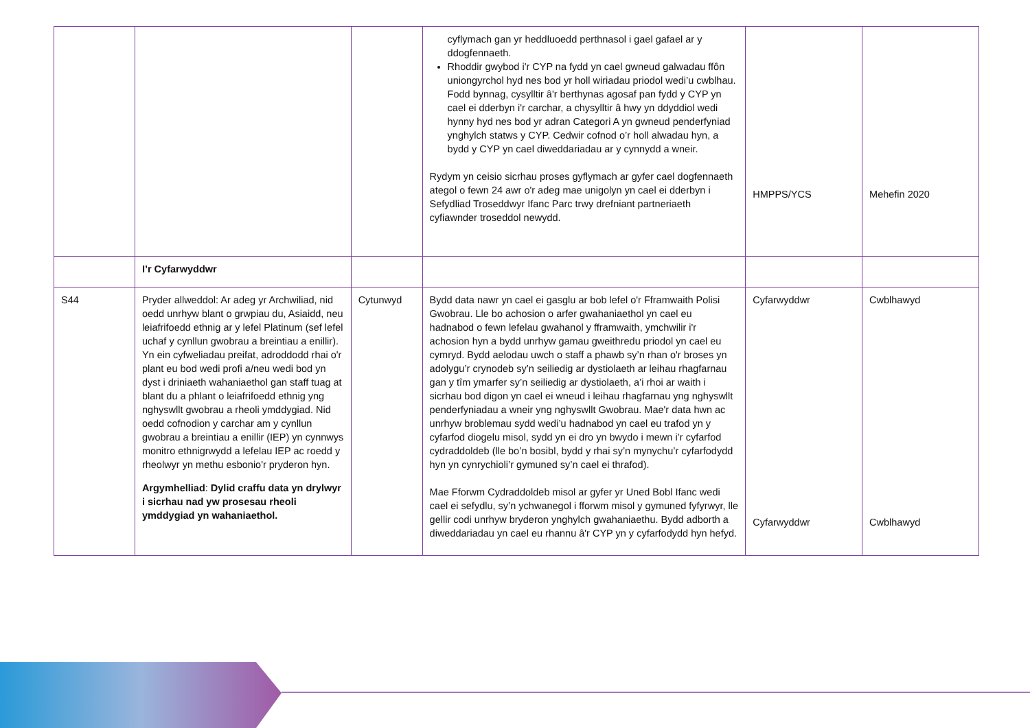| | | | cyflymach gan yr heddluoedd perthnasol i gael gafael ar y ddogfennaeth. Rhoddir gwybod i'r CYP na fydd yn cael gwneud galwadau ffôn uniongyrchol hyd nes bod yr holl wiriadau priodol wedi’u cwblhau. Fodd bynnag, cysylltir â'r berthynas agosaf pan fydd y CYP yn cael ei dderbyn i'r carchar, a chysylltir â hwy yn ddyddiol wedi hynny hyd nes bod yr adran Categori A yn gwneud penderfyniad ynghylch statws y CYP. Cedwir cofnod o’r holl alwadau hyn, a bydd y CYP yn cael diweddariadau ar y cynnydd a wneir. Rydym yn ceisio sicrhau proses gyflymach ar gyfer cael dogfennaeth ategol o fewn 24 awr o'r adeg mae unigolyn yn cael ei dderbyn i Sefydliad Troseddwyr Ifanc Parc trwy drefniant partneriaeth cyfiawnder troseddol newydd. | HMPPS/YCS | Mehefin 2020 |
| | I’r Cyfarwyddwr | | | | |
| S44 | Pryder allweddol: Ar adeg yr Archwiliad, nid oedd unrhyw blant o grwpiau du, Asiaidd, neu leiafrifoedd ethnig ar y lefel Platinum (sef lefel uchaf y cynllun gwobrau a breintiau a enillir). Yn ein cyfweliadau preifat, adroddodd rhai o'r plant eu bod wedi profi a/neu wedi bod yn dyst i driniaeth wahaniaethol gan staff tuag at blant du a phlant o leiafrifoedd ethnig yng nghyswllt gwobrau a rheoli ymddygiad. Nid oedd cofnodion y carchar am y cynllun gwobrau a breintiau a enillir (IEP) yn cynnwys monitro ethnigrwydd a lefelau IEP ac roedd y rheolwyr yn methu esbonio'r pryderon hyn. Argymhelliad : Dylid craffu data yn drylwyr i sicrhau nad yw prosesau rheoli ymddygiad yn wahaniaethol. | Cytunwyd | Bydd data nawr yn cael ei gasglu ar bob lefel o'r Fframwaith Polisi Gwobrau. Lle bo achosion o arfer gwahaniaethol yn cael eu hadnabod o fewn lefelau gwahanol y fframwaith, ymchwilir i'r achosion hyn a bydd unrhyw gamau gweithredu priodol yn cael eu cymryd. Bydd aelodau uwch o staff a phawb sy’n rhan o'r broses yn adolygu’r crynodeb sy’n seiliedig ar dystiolaeth ar leihau rhagfarnau gan y tîm ymarfer sy’n seiliedig ar dystiolaeth, a’i rhoi ar waith i sicrhau bod digon yn cael ei wneud i leihau rhagfarnau yng nghyswllt penderfyniadau a wneir yng nghyswllt Gwobrau. Mae'r data hwn ac unrhyw broblemau sydd wedi’u hadnabod yn cael eu trafod yn y cyfarfod diogelu misol, sydd yn ei dro yn bwydo i mewn i’r cyfarfod cydraddoldeb (lle bo’n bosibl, bydd y rhai sy’n mynychu’r cyfarfodydd hyn yn cynrychioli’r gymuned sy’n cael ei thrafod). Mae Fforwm Cydraddoldeb misol ar gyfer yr Uned Bobl Ifanc wedi cael ei sefydlu, sy’n ychwanegol i fforwm misol y gymuned fyfyrwyr, lle gellir codi unrhyw bryderon ynghylch gwahaniaethu. Bydd adborth a diweddariadau yn cael eu rhannu â'r CYP yn y cyfarfodydd hyn hefyd. | Cyfarwyddwr Cyfarwyddwr | Cwblhawyd Cwblhawyd |